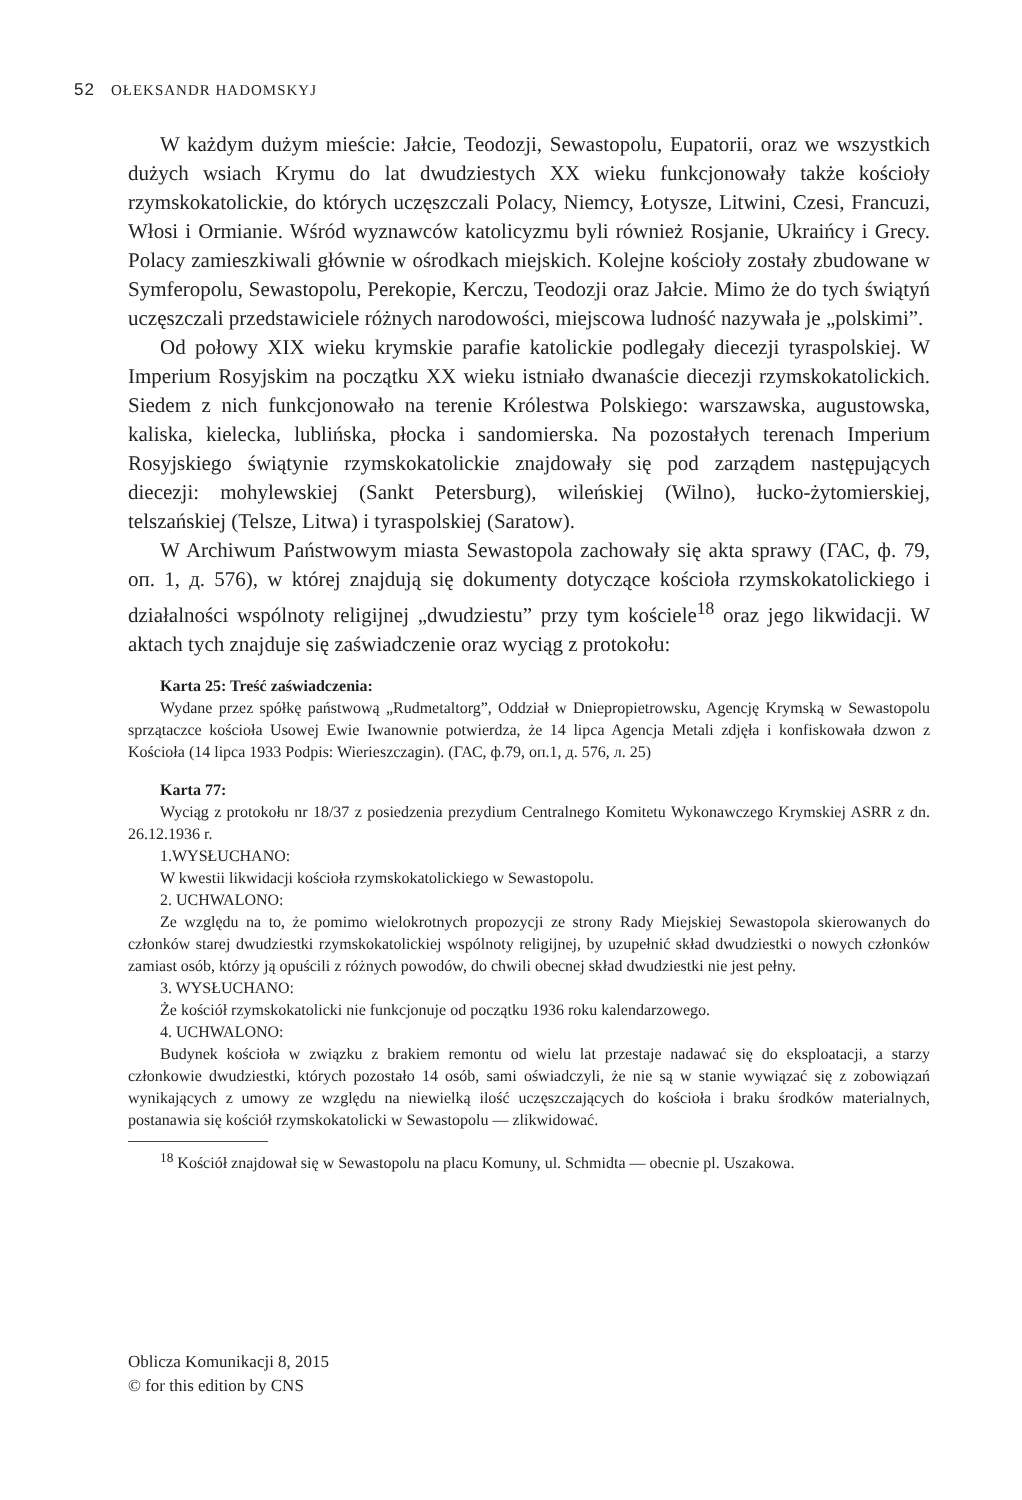52 OŁEKSANDR HADOMSKYJ
W każdym dużym mieście: Jałcie, Teodozji, Sewastopolu, Eupatorii, oraz we wszystkich dużych wsiach Krymu do lat dwudziestych XX wieku funkcjonowały także kościoły rzymskokatolickie, do których uczęszczali Polacy, Niemcy, Łotysze, Litwini, Czesi, Francuzi, Włosi i Ormianie. Wśród wyznawców katolicyzmu byli również Rosjanie, Ukraińcy i Grecy. Polacy zamieszkiwali głównie w ośrodkach miejskich. Kolejne kościoły zostały zbudowane w Symferopolu, Sewastopolu, Perekopie, Kerczu, Teodozji oraz Jałcie. Mimo że do tych świątyń uczęszczali przedstawiciele różnych narodowości, miejscowa ludność nazywała je „polskimi”.
Od połowy XIX wieku krymskie parafie katolickie podlegały diecezji tyraspolskiej. W Imperium Rosyjskim na początku XX wieku istniało dwanaście diecezji rzymskokatolickich. Siedem z nich funkcjonowało na terenie Królestwa Polskiego: warszawska, augustowska, kaliska, kielecka, lublińska, płocka i sandomierska. Na pozostałych terenach Imperium Rosyjskiego świątynie rzymskokatolickie znajdowały się pod zarządem następujących diecezji: mohylewskiej (Sankt Petersburg), wileńskiej (Wilno), łucko-żytomierskiej, telszańskiej (Telsze, Litwa) i tyraspolskiej (Saratow).
W Archiwum Państwowym miasta Sewastopola zachowały się akta sprawy (ГАС, ф. 79, оп. 1, д. 576), w której znajdują się dokumenty dotyczące kościoła rzymskokatolickiego i działalności wspólnoty religijnej „dwudziestu” przy tym kościele<sup>18</sup> oraz jego likwidacji. W aktach tych znajduje się zaświadczenie oraz wyciąg z protokołu:
Karta 25: Treść zaświadczenia:
Wydane przez spółkę państwową „Rudmetaltorg”, Oddział w Dniepropietrowsku, Agencję Krymską w Sewastopolu sprzątaczce kościoła Usowej Ewie Iwanownie potwierdza, że 14 lipca Agencja Metali zdjęła i konfiskowała dzwon z Kościoła (14 lipca 1933 Podpis: Wierieszczagin). (ГАС, ф.79, оп.1, д. 576, л. 25)
Karta 77:
Wyciąg z protokołu nr 18/37 z posiedzenia prezydium Centralnego Komitetu Wykonawczego Krymskiej ASRR z dn. 26.12.1936 r.
1.WYSŁUCHANO:
W kwestii likwidacji kościoła rzymskokatolickiego w Sewastopolu.
2. UCHWALONO:
Ze względu na to, że pomimo wielokrotnych propozycji ze strony Rady Miejskiej Sewastopola skierowanych do członków starej dwudziestki rzymskokatolickiej wspólnoty religijnej, by uzupełnić skład dwudziestki o nowych członków zamiast osób, którzy ją opuścili z różnych powodów, do chwili obecnej skład dwudziestki nie jest pełny.
3. WYSŁUCHANO:
Że kościół rzymskokatolicki nie funkcjonuje od początku 1936 roku kalendarzowego.
4. UCHWALONO:
Budynek kościoła w związku z brakiem remontu od wielu lat przestaje nadawać się do eksploatacji, a starzy członkowie dwudziestki, których pozostało 14 osób, sami oświadczyli, że nie są w stanie wywiązać się z zobowiązań wynikających z umowy ze względu na niewielką ilość uczęszczających do kościoła i braku środków materialnych, postanawia się kościół rzymskokatolicki w Sewastopolu — zlikwidować.
<sup>18</sup> Kościół znajdował się w Sewastopolu na placu Komuny, ul. Schmidta — obecnie pl. Uszakowa.
Oblicza Komunikacji 8, 2015
© for this edition by CNS